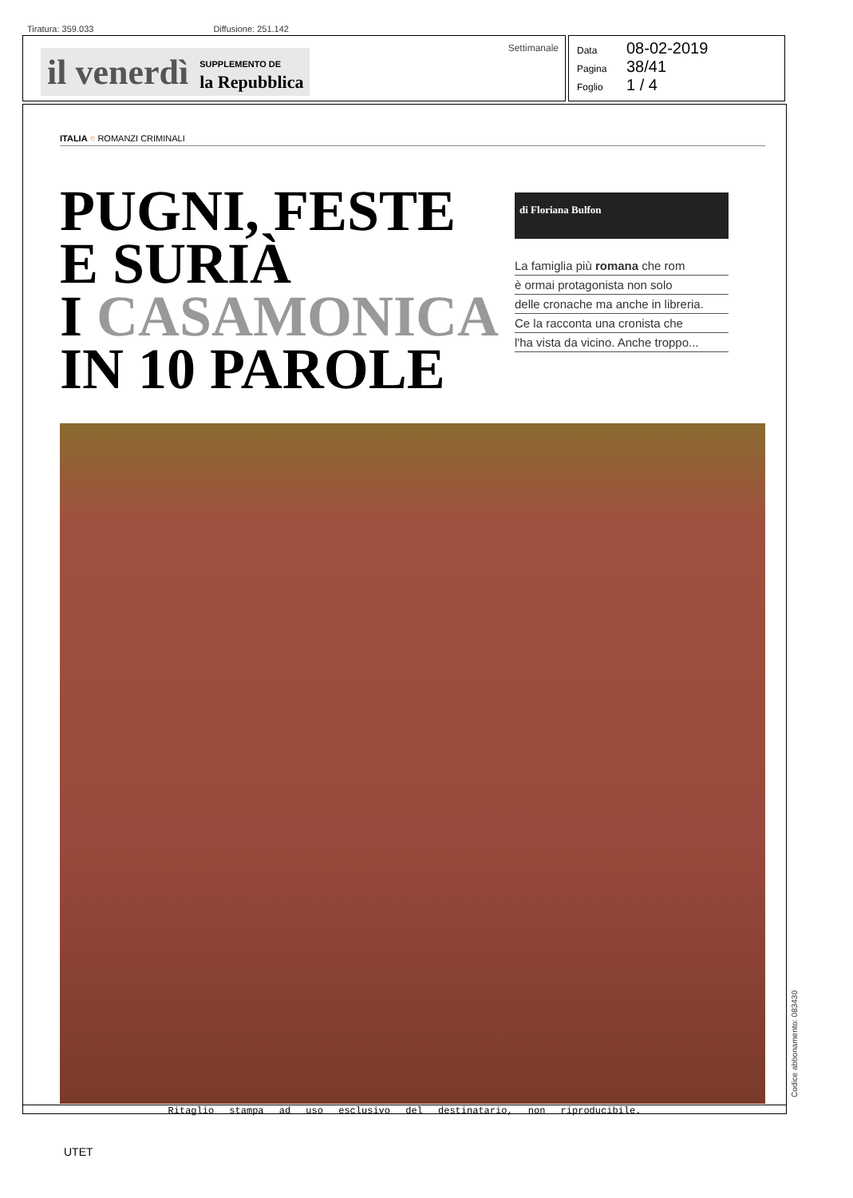Tiratura: 359.033 Diffusione: 251.142
il venerdì SUPPLEMENTO DE
la Repubblica
Settimanale
Data 08-02-2019
Pagina 38/41
Foglio 1 / 4
ITALIA ○ ROMANZI CRIMINALI
PUGNI, FESTE
E SURIÀ
I CASAMONICA
IN 10 PAROLE
di Floriana Bulfon
La famiglia più romana che rom
è ormai protagonista non solo
delle cronache ma anche in libreria.
Ce la racconta una cronista che
l'ha vista da vicino. Anche troppo...
Ritaglio stampa ad uso esclusivo del destinatario, non riproducibile.
Codice abbonamento: 083430
UTET